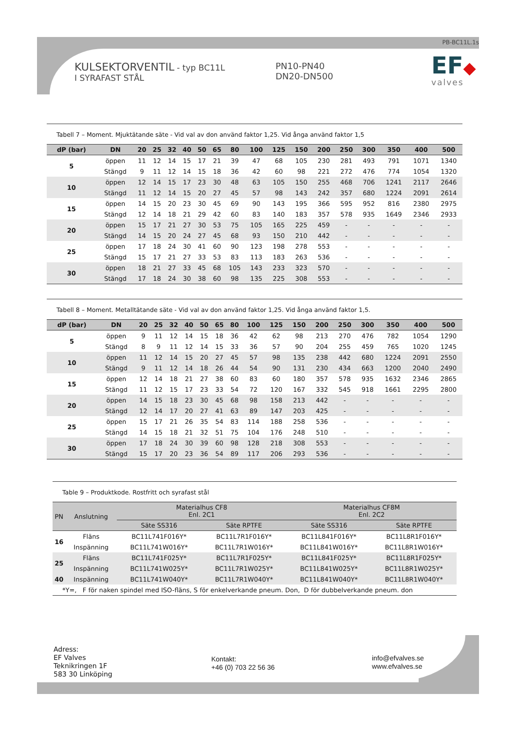PB-BC11L.1s
KULSEKTORVENTIL - typ BC11L
I SYRAFAST STÅL
PN10-PN40
DN20-DN500
EF◆
valves
Tabell 7 – Moment. Mjuktätande säte - Vid val av don använd faktor 1,25. Vid ånga använd faktor 1,5
| dP (bar) | DN | 20 | 25 | 32 | 40 | 50 | 65 | 80 | 100 | 125 | 150 | 200 | 250 | 300 | 350 | 400 | 500 |
| --- | --- | --- | --- | --- | --- | --- | --- | --- | --- | --- | --- | --- | --- | --- | --- | --- | --- |
| 5 | öppen | 11 | 12 | 14 | 15 | 17 | 21 | 39 | 47 | 68 | 105 | 230 | 281 | 493 | 791 | 1071 | 1340 |
| | Stängd | 9 | 11 | 12 | 14 | 15 | 18 | 36 | 42 | 60 | 98 | 221 | 272 | 476 | 774 | 1054 | 1320 |
| 10 | öppen | 12 | 14 | 15 | 17 | 23 | 30 | 48 | 63 | 105 | 150 | 255 | 468 | 706 | 1241 | 2117 | 2646 |
| | Stängd | 11 | 12 | 14 | 15 | 20 | 27 | 45 | 57 | 98 | 143 | 242 | 357 | 680 | 1224 | 2091 | 2614 |
| 15 | öppen | 14 | 15 | 20 | 23 | 30 | 45 | 69 | 90 | 143 | 195 | 366 | 595 | 952 | 816 | 2380 | 2975 |
| | Stängd | 12 | 14 | 18 | 21 | 29 | 42 | 60 | 83 | 140 | 183 | 357 | 578 | 935 | 1649 | 2346 | 2933 |
| 20 | öppen | 15 | 17 | 21 | 27 | 30 | 53 | 75 | 105 | 165 | 225 | 459 | - | - | - | - | - |
| | Stängd | 14 | 15 | 20 | 24 | 27 | 45 | 68 | 93 | 150 | 210 | 442 | - | - | - | - | - |
| 25 | öppen | 17 | 18 | 24 | 30 | 41 | 60 | 90 | 123 | 198 | 278 | 553 | - | - | - | - | - |
| | Stängd | 15 | 17 | 21 | 27 | 33 | 53 | 83 | 113 | 183 | 263 | 536 | - | - | - | - | - |
| 30 | öppen | 18 | 21 | 27 | 33 | 45 | 68 | 105 | 143 | 233 | 323 | 570 | - | - | - | - | - |
| | Stängd | 17 | 18 | 24 | 30 | 38 | 60 | 98 | 135 | 225 | 308 | 553 | - | - | - | - | - |
Tabell 8 – Moment. Metalltätande säte - Vid val av don använd faktor 1,25. Vid ånga använd faktor 1,5.
| dP (bar) | DN | 20 | 25 | 32 | 40 | 50 | 65 | 80 | 100 | 125 | 150 | 200 | 250 | 300 | 350 | 400 | 500 |
| --- | --- | --- | --- | --- | --- | --- | --- | --- | --- | --- | --- | --- | --- | --- | --- | --- | --- |
| 5 | öppen | 9 | 11 | 12 | 14 | 15 | 18 | 36 | 42 | 62 | 98 | 213 | 270 | 476 | 782 | 1054 | 1290 |
| | Stängd | 8 | 9 | 11 | 12 | 14 | 15 | 33 | 36 | 57 | 90 | 204 | 255 | 459 | 765 | 1020 | 1245 |
| 10 | öppen | 11 | 12 | 14 | 15 | 20 | 27 | 45 | 57 | 98 | 135 | 238 | 442 | 680 | 1224 | 2091 | 2550 |
| | Stängd | 9 | 11 | 12 | 14 | 18 | 26 | 44 | 54 | 90 | 131 | 230 | 434 | 663 | 1200 | 2040 | 2490 |
| 15 | öppen | 12 | 14 | 18 | 21 | 27 | 38 | 60 | 83 | 60 | 180 | 357 | 578 | 935 | 1632 | 2346 | 2865 |
| | Stängd | 11 | 12 | 15 | 17 | 23 | 33 | 54 | 72 | 120 | 167 | 332 | 545 | 918 | 1661 | 2295 | 2800 |
| 20 | öppen | 14 | 15 | 18 | 23 | 30 | 45 | 68 | 98 | 158 | 213 | 442 | - | - | - | - | - |
| | Stängd | 12 | 14 | 17 | 20 | 27 | 41 | 63 | 89 | 147 | 203 | 425 | - | - | - | - | - |
| 25 | öppen | 15 | 17 | 21 | 26 | 35 | 54 | 83 | 114 | 188 | 258 | 536 | - | - | - | - | - |
| | Stängd | 14 | 15 | 18 | 21 | 32 | 51 | 75 | 104 | 176 | 248 | 510 | - | - | - | - | - |
| 30 | öppen | 17 | 18 | 24 | 30 | 39 | 60 | 98 | 128 | 218 | 308 | 553 | - | - | - | - | - |
| | Stängd | 15 | 17 | 20 | 23 | 36 | 54 | 89 | 117 | 206 | 293 | 536 | - | - | - | - | - |
Table 9 – Produktkode. Rostfritt och syrafast stål
| PN | Anslutning | Materialhus CF8 Enl. 2C1 | | Materialhus CF8M Enl. 2C2 | |
| --- | --- | --- | --- | --- | --- |
| | | Säte SS316 | Säte RPTFE | Säte SS316 | Säte RPTFE |
| 16 | Fläns | BC11L741F016Y* | BC11L7R1F016Y* | BC11L841F016Y* | BC11L8R1F016Y* |
| | Inspänning | BC11L741W016Y* | BC11L7R1W016Y* | BC11L841W016Y* | BC11L8R1W016Y* |
| 25 | Fläns | BC11L741F025Y* | BC11L7R1F025Y* | BC11L841F025Y* | BC11L8R1F025Y* |
| | Inspänning | BC11L741W025Y* | BC11L7R1W025Y* | BC11L841W025Y* | BC11L8R1W025Y* |
| 40 | Inspänning | BC11L741W040Y* | BC11L7R1W040Y* | BC11L841W040Y* | BC11L8R1W040Y* |
| *Y=, F för naken spindel med ISO-fläns, S för enkelverkande pneum. Don, D för dubbelverkande pneum. don | | | | | |
Adress:
EF Valves
Teknikringen 1F
583 30 Linköping
Kontakt:
+46 (0) 703 22 56 36
info@efvalves.se
www.efvalves.se